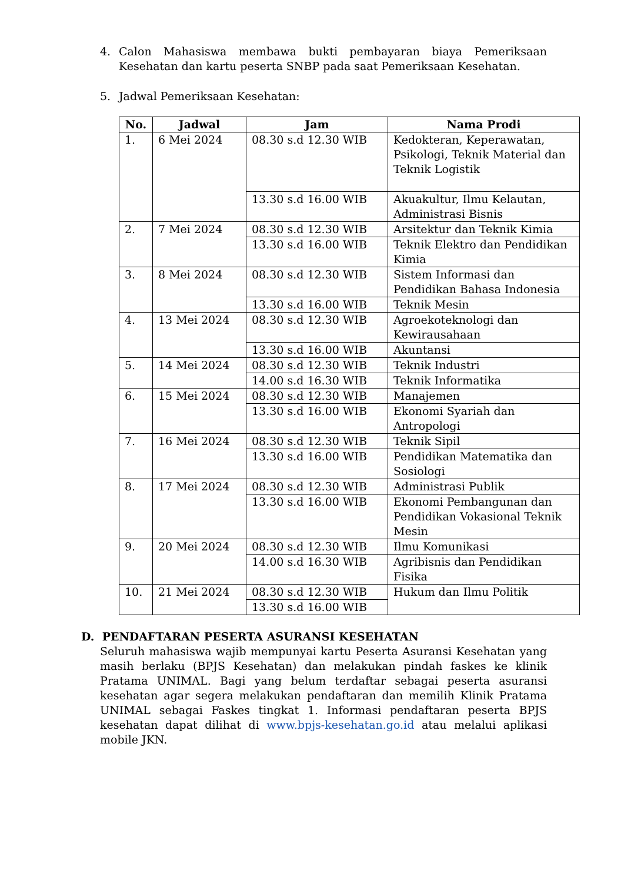4. Calon Mahasiswa membawa bukti pembayaran biaya Pemeriksaan Kesehatan dan kartu peserta SNBP pada saat Pemeriksaan Kesehatan.
5. Jadwal Pemeriksaan Kesehatan:
| No. | Jadwal | Jam | Nama Prodi |
| --- | --- | --- | --- |
| 1. | 6 Mei 2024 | 08.30 s.d 12.30 WIB | Kedokteran, Keperawatan, Psikologi, Teknik Material dan Teknik Logistik |
| | | 13.30 s.d 16.00 WIB | Akuakultur, Ilmu Kelautan, Administrasi Bisnis |
| 2. | 7 Mei 2024 | 08.30 s.d 12.30 WIB | Arsitektur dan Teknik Kimia |
| | | 13.30 s.d 16.00 WIB | Teknik Elektro dan Pendidikan Kimia |
| 3. | 8 Mei 2024 | 08.30 s.d 12.30 WIB | Sistem Informasi dan Pendidikan Bahasa Indonesia |
| | | 13.30 s.d 16.00 WIB | Teknik Mesin |
| 4. | 13 Mei 2024 | 08.30 s.d 12.30 WIB | Agroekoteknologi dan Kewirausahaan |
| | | 13.30 s.d 16.00 WIB | Akuntansi |
| 5. | 14 Mei 2024 | 08.30 s.d 12.30 WIB | Teknik Industri |
| | | 14.00 s.d 16.30 WIB | Teknik Informatika |
| 6. | 15 Mei 2024 | 08.30 s.d 12.30 WIB | Manajemen |
| | | 13.30 s.d 16.00 WIB | Ekonomi Syariah dan Antropologi |
| 7. | 16 Mei 2024 | 08.30 s.d 12.30 WIB | Teknik Sipil |
| | | 13.30 s.d 16.00 WIB | Pendidikan Matematika dan Sosiologi |
| 8. | 17 Mei 2024 | 08.30 s.d 12.30 WIB | Administrasi Publik |
| | | 13.30 s.d 16.00 WIB | Ekonomi Pembangunan dan Pendidikan Vokasional Teknik Mesin |
| 9. | 20 Mei 2024 | 08.30 s.d 12.30 WIB | Ilmu Komunikasi |
| | | 14.00 s.d 16.30 WIB | Agribisnis dan Pendidikan Fisika |
| 10. | 21 Mei 2024 | 08.30 s.d 12.30 WIB | Hukum dan Ilmu Politik |
| | | 13.30 s.d 16.00 WIB | |
D. PENDAFTARAN PESERTA ASURANSI KESEHATAN
Seluruh mahasiswa wajib mempunyai kartu Peserta Asuransi Kesehatan yang masih berlaku (BPJS Kesehatan) dan melakukan pindah faskes ke klinik Pratama UNIMAL. Bagi yang belum terdaftar sebagai peserta asuransi kesehatan agar segera melakukan pendaftaran dan memilih Klinik Pratama UNIMAL sebagai Faskes tingkat 1. Informasi pendaftaran peserta BPJS kesehatan dapat dilihat di www.bpjs-kesehatan.go.id atau melalui aplikasi mobile JKN.